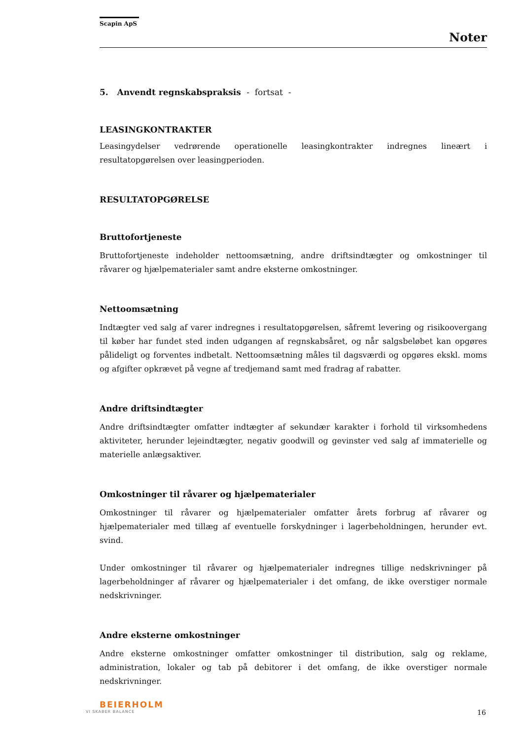Scapin ApS
Noter
5. Anvendt regnskabspraksis - fortsat -
LEASINGKONTRAKTER
Leasingydelser vedrørende operationelle leasingkontrakter indregnes lineært i resultatopgørelsen over leasingperioden.
RESULTATOPGØRELSE
Bruttofortjeneste
Bruttofortjeneste indeholder nettoomsætning, andre driftsindtægter og omkostninger til råvarer og hjælpematerialer samt andre eksterne omkostninger.
Nettoomsætning
Indtægter ved salg af varer indregnes i resultatopgørelsen, såfremt levering og risikoovergang til køber har fundet sted inden udgangen af regnskabsåret, og når salgsbeløbet kan opgøres pålideligt og forventes indbetalt. Nettoomsætning måles til dagsværdi og opgøres ekskl. moms og afgifter opkrævet på vegne af tredjemand samt med fradrag af rabatter.
Andre driftsindtægter
Andre driftsindtægter omfatter indtægter af sekundær karakter i forhold til virksomhedens aktiviteter, herunder lejeindtægter, negativ goodwill og gevinster ved salg af immaterielle og materielle anlægsaktiver.
Omkostninger til råvarer og hjælpematerialer
Omkostninger til råvarer og hjælpematerialer omfatter årets forbrug af råvarer og hjælpematerialer med tillæg af eventuelle forskydninger i lagerbeholdningen, herunder evt. svind.
Under omkostninger til råvarer og hjælpematerialer indregnes tillige nedskrivninger på lagerbeholdninger af råvarer og hjælpematerialer i det omfang, de ikke overstiger normale nedskrivninger.
Andre eksterne omkostninger
Andre eksterne omkostninger omfatter omkostninger til distribution, salg og reklame, administration, lokaler og tab på debitorer i det omfang, de ikke overstiger normale nedskrivninger.
BEIERHOLM
VI SKABER BALANCE
16